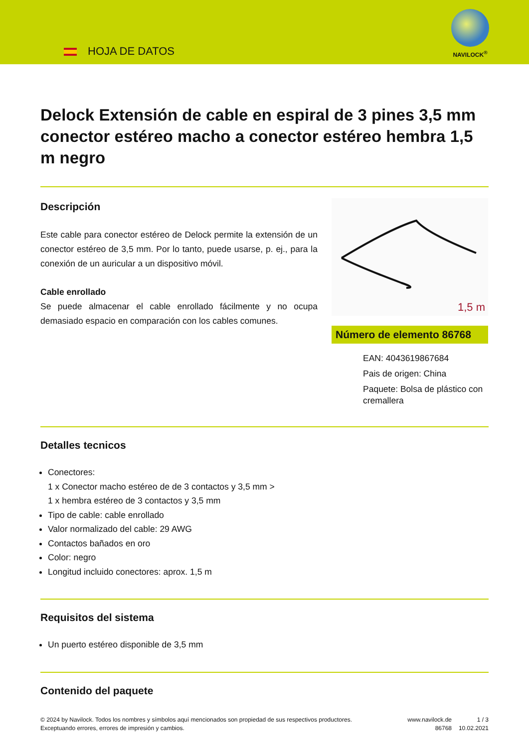HOJA DE DATOS
NAVILOCK<sup>®</sup>
Delock Extensión de cable en espiral de 3 pines 3,5 mm conector estéreo macho a conector estéreo hembra 1,5 m negro
Descripción
Este cable para conector estéreo de Delock permite la extensión de un conector estéreo de 3,5 mm. Por lo tanto, puede usarse, p. ej., para la conexión de un auricular a un dispositivo móvil.
Cable enrollado
Se puede almacenar el cable enrollado fácilmente y no ocupa demasiado espacio en comparación con los cables comunes.
1,5 m
Número de elemento 86768
EAN: 4043619867684
Pais de origen: China
Paquete: Bolsa de plástico con cremallera
Detalles tecnicos
Conectores:
1 x Conector macho estéreo de de 3 contactos y 3,5 mm >
1 x hembra estéreo de 3 contactos y 3,5 mm
Tipo de cable: cable enrollado
Valor normalizado del cable: 29 AWG
Contactos bañados en oro
Color: negro
Longitud incluido conectores: aprox. 1,5 m
Requisitos del sistema
Un puerto estéreo disponible de 3,5 mm
Contenido del paquete
© 2024 by Navilock. Todos los nombres y símbolos aquí mencionados son propiedad de sus respectivos productores. Exceptuando errores, errores de impresión y cambios.
www.navilock.de
86768
1 / 3
10.02.2021